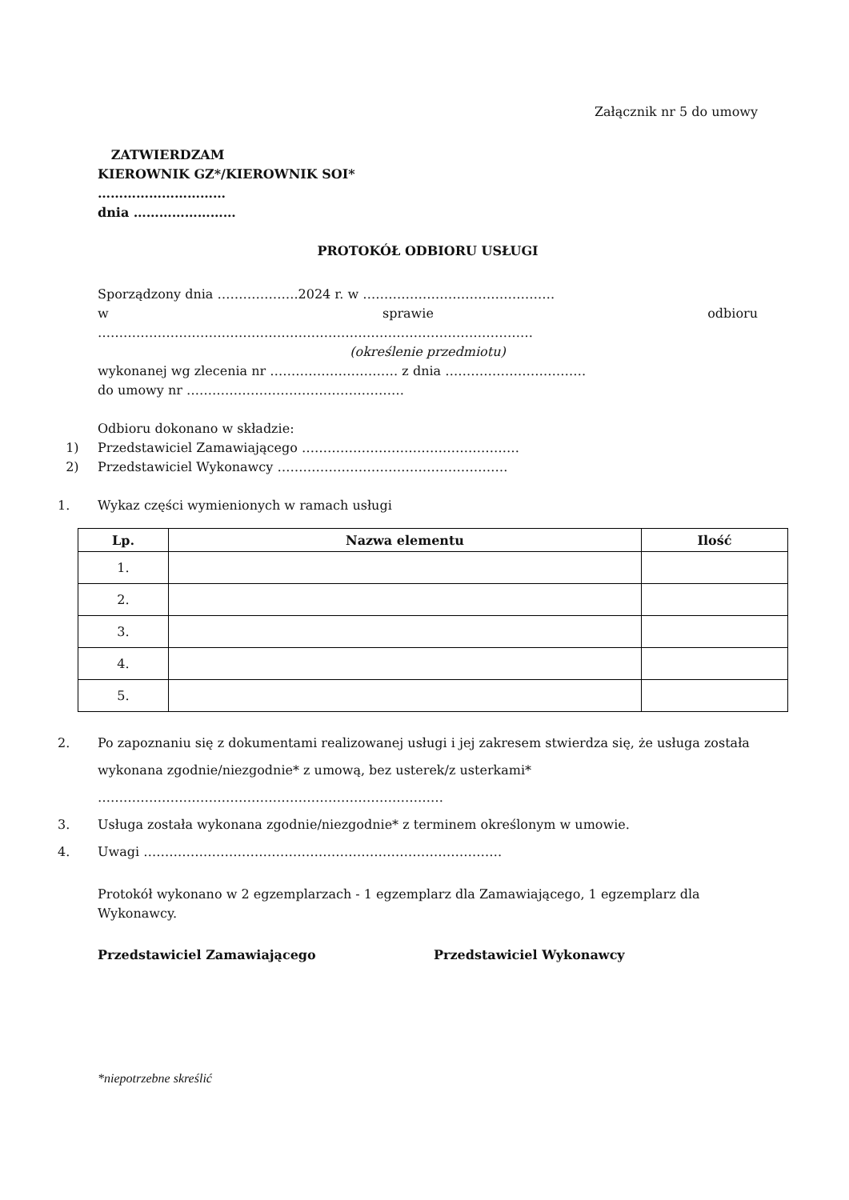Załącznik nr 5 do umowy
ZATWIERDZAM
KIEROWNIK GZ*/KIEROWNIK SOI*
…………………………
dnia ……………………
PROTOKÓŁ ODBIORU USŁUGI
Sporządzony dnia ……………….2024 r. w ………………………………………
w sprawie odbioru
…………………………………………………………………………………………
(określenie przedmiotu)
wykonanej wg zlecenia nr ………………………… z dnia ……………………………
do umowy nr ……………………………………………
Odbioru dokonano w składzie:
1) Przedstawiciel Zamawiającego ……………………………………………
2) Przedstawiciel Wykonawcy ………………………………………………
1. Wykaz części wymienionych w ramach usługi
| Lp. | Nazwa elementu | Ilość |
| --- | --- | --- |
| 1. | | |
| 2. | | |
| 3. | | |
| 4. | | |
| 5. | | |
2. Po zapoznaniu się z dokumentami realizowanej usługi i jej zakresem stwierdza się, że usługa została wykonana zgodnie/niezgodnie* z umową, bez usterek/z usterkami* ………………………………………………………………………
3. Usługa została wykonana zgodnie/niezgodnie* z terminem określonym w umowie.
4. Uwagi …………………………………………………………………………
Protokół wykonano w 2 egzemplarzach - 1 egzemplarz dla Zamawiającego, 1 egzemplarz dla Wykonawcy.
Przedstawiciel Zamawiającego Przedstawiciel Wykonawcy
*niepotrzebne skreślić